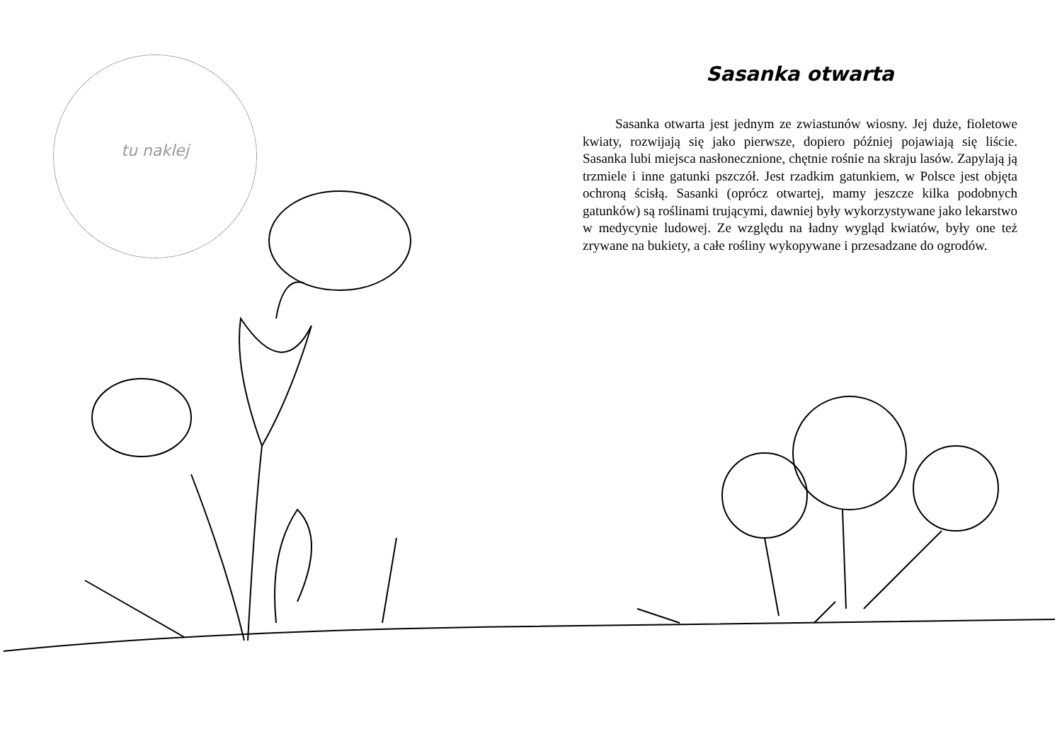tu naklej
Sasanka otwarta
Sasanka otwarta jest jednym ze zwiastunów wiosny. Jej duże, fioletowe kwiaty, rozwijają się jako pierwsze, dopiero później pojawiają się liście. Sasanka lubi miejsca nasłonecznione, chętnie rośnie na skraju lasów. Zapylają ją trzmiele i inne gatunki pszczół. Jest rzadkim gatunkiem, w Polsce jest objęta ochroną ścisłą. Sasanki (oprócz otwartej, mamy jeszcze kilka podobnych gatunków) są roślinami trującymi, dawniej były wykorzystywane jako lekarstwo w medycynie ludowej. Ze względu na ładny wygląd kwiatów, były one też zrywane na bukiety, a całe rośliny wykopywane i przesadzane do ogrodów.